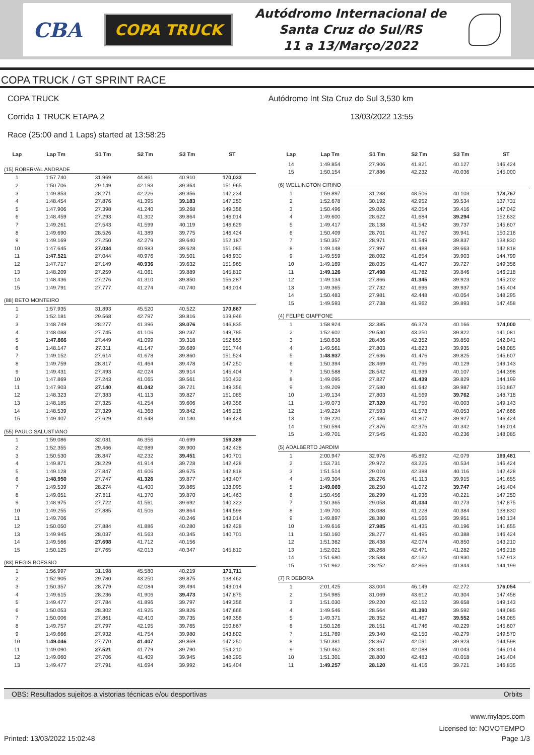CBA
COPA TRUCK
Autódromo Internacional de
Santa Cruz do Sul/RS
11 a 13/Março/2022
COPA TRUCK / GT SPRINT RACE
COPA TRUCK
Corrida 1 TRUCK ETAPA 2
Race (25:00 and 1 Laps) started at 13:58:25
Autódromo Int Sta Cruz do Sul 3,530 km
13/03/2022 13:55
| Lap | Lap Tm | S1 Tm | S2 Tm | S3 Tm | ST |
| --- | --- | --- | --- | --- | --- |
| (15) ROBERVAL ANDRADE | | | | | |
| 1 | 1:57.740 | 31.969 | 44.861 | 40.910 | 170,033 |
| 2 | 1:50.706 | 29.149 | 42.193 | 39.364 | 151,965 |
| 3 | 1:49.853 | 28.271 | 42.226 | 39.356 | 142,234 |
| 4 | 1:48.454 | 27.876 | 41.395 | 39.183 | 147,250 |
| 5 | 1:47.906 | 27.398 | 41.240 | 39.268 | 149,356 |
| 6 | 1:48.459 | 27.293 | 41.302 | 39.864 | 146,014 |
| 7 | 1:49.261 | 27.543 | 41.599 | 40.119 | 146,629 |
| 8 | 1:49.690 | 28.526 | 41.389 | 39.775 | 146,424 |
| 9 | 1:49.169 | 27.250 | 42.279 | 39.640 | 152,187 |
| 10 | 1:47.645 | 27.034 | 40.983 | 39.628 | 151,085 |
| 11 | 1:47.521 | 27.044 | 40.976 | 39.501 | 148,930 |
| 12 | 1:47.717 | 27.149 | 40.936 | 39.632 | 151,965 |
| 13 | 1:48.209 | 27.259 | 41.061 | 39.889 | 145,810 |
| 14 | 1:48.436 | 27.276 | 41.310 | 39.850 | 156,287 |
| 15 | 1:49.791 | 27.777 | 41.274 | 40.740 | 143,014 |
| (88) BETO MONTEIRO | | | | | |
| 1 | 1:57.935 | 31.893 | 45.520 | 40.522 | 170,867 |
| 2 | 1:52.181 | 29.568 | 42.797 | 39.816 | 139,946 |
| 3 | 1:48.749 | 28.277 | 41.396 | 39.076 | 146,835 |
| 4 | 1:48.088 | 27.745 | 41.106 | 39.237 | 149,785 |
| 5 | 1:47.866 | 27.449 | 41.099 | 39.318 | 152,855 |
| 6 | 1:48.147 | 27.311 | 41.147 | 39.689 | 151,744 |
| 7 | 1:49.152 | 27.614 | 41.678 | 39.860 | 151,524 |
| 8 | 1:49.759 | 28.817 | 41.464 | 39.478 | 147,250 |
| 9 | 1:49.431 | 27.493 | 42.024 | 39.914 | 145,404 |
| 10 | 1:47.869 | 27.243 | 41.065 | 39.561 | 150,432 |
| 11 | 1:47.903 | 27.140 | 41.042 | 39.721 | 149,356 |
| 12 | 1:48.323 | 27.383 | 41.113 | 39.827 | 151,085 |
| 13 | 1:48.185 | 27.325 | 41.254 | 39.606 | 149,356 |
| 14 | 1:48.539 | 27.329 | 41.368 | 39.842 | 146,218 |
| 15 | 1:49.407 | 27.629 | 41.648 | 40.130 | 146,424 |
| (55) PAULO SALUSTIANO | | | | | |
| 1 | 1:59.086 | 32.031 | 46.356 | 40.699 | 159,389 |
| 2 | 1:52.355 | 29.466 | 42.989 | 39.900 | 142,428 |
| 3 | 1:50.530 | 28.847 | 42.232 | 39.451 | 140,701 |
| 4 | 1:49.871 | 28.229 | 41.914 | 39.728 | 142,428 |
| 5 | 1:49.128 | 27.847 | 41.606 | 39.675 | 142,818 |
| 6 | 1:48.950 | 27.747 | 41.326 | 39.877 | 143,407 |
| 7 | 1:49.539 | 28.274 | 41.400 | 39.865 | 138,095 |
| 8 | 1:49.051 | 27.811 | 41.370 | 39.870 | 141,463 |
| 9 | 1:48.975 | 27.722 | 41.561 | 39.692 | 140,323 |
| 10 | 1:49.255 | 27.885 | 41.506 | 39.864 | 144,598 |
| 11 | 1:49.706 | | | 40.246 | 143,014 |
| 12 | 1:50.050 | 27.884 | 41.886 | 40.280 | 142,428 |
| 13 | 1:49.945 | 28.037 | 41.563 | 40.345 | 140,701 |
| 14 | 1:49.566 | 27.698 | 41.712 | 40.156 | |
| 15 | 1:50.125 | 27.765 | 42.013 | 40.347 | 145,810 |
| (83) REGIS BOESSIO | | | | | |
| 1 | 1:56.997 | 31.198 | 45.580 | 40.219 | 171,711 |
| 2 | 1:52.905 | 29.780 | 43.250 | 39.875 | 138,462 |
| 3 | 1:50.357 | 28.779 | 42.084 | 39.494 | 143,014 |
| 4 | 1:49.615 | 28.236 | 41.906 | 39.473 | 147,875 |
| 5 | 1:49.477 | 27.784 | 41.896 | 39.797 | 149,356 |
| 6 | 1:50.053 | 28.302 | 41.925 | 39.826 | 147,666 |
| 7 | 1:50.006 | 27.861 | 42.410 | 39.735 | 149,356 |
| 8 | 1:49.757 | 27.797 | 42.195 | 39.765 | 150,867 |
| 9 | 1:49.666 | 27.932 | 41.754 | 39.980 | 143,802 |
| 10 | 1:49.046 | 27.770 | 41.407 | 39.869 | 147,250 |
| 11 | 1:49.090 | 27.521 | 41.779 | 39.790 | 154,210 |
| 12 | 1:49.060 | 27.706 | 41.409 | 39.945 | 148,295 |
| 13 | 1:49.477 | 27.791 | 41.694 | 39.992 | 145,404 |
| Lap | Lap Tm | S1 Tm | S2 Tm | S3 Tm | ST |
| --- | --- | --- | --- | --- | --- |
| 14 | 1:49.854 | 27.906 | 41.821 | 40.127 | 146,424 |
| 15 | 1:50.154 | 27.886 | 42.232 | 40.036 | 145,000 |
| (6) WELLINGTON CIRINO | | | | | |
| 1 | 1:59.897 | 31.288 | 48.506 | 40.103 | 178,767 |
| 2 | 1:52.678 | 30.192 | 42.952 | 39.534 | 137,731 |
| 3 | 1:50.496 | 29.026 | 42.054 | 39.416 | 147,042 |
| 4 | 1:49.600 | 28.622 | 41.684 | 39.294 | 152,632 |
| 5 | 1:49.417 | 28.138 | 41.542 | 39.737 | 145,607 |
| 6 | 1:50.409 | 28.701 | 41.767 | 39.941 | 150,216 |
| 7 | 1:50.357 | 28.971 | 41.549 | 39.837 | 138,830 |
| 8 | 1:49.148 | 27.997 | 41.488 | 39.663 | 142,818 |
| 9 | 1:49.559 | 28.002 | 41.654 | 39.903 | 144,799 |
| 10 | 1:49.169 | 28.035 | 41.407 | 39.727 | 149,356 |
| 11 | 1:49.126 | 27.498 | 41.782 | 39.846 | 146,218 |
| 12 | 1:49.134 | 27.866 | 41.345 | 39.923 | 145,202 |
| 13 | 1:49.365 | 27.732 | 41.696 | 39.937 | 145,404 |
| 14 | 1:50.483 | 27.981 | 42.448 | 40.054 | 148,295 |
| 15 | 1:49.593 | 27.738 | 41.962 | 39.893 | 147,458 |
| (4) FELIPE GIAFFONE | | | | | |
| 1 | 1:58.924 | 32.385 | 46.373 | 40.166 | 174,000 |
| 2 | 1:52.602 | 29.530 | 43.250 | 39.822 | 141,081 |
| 3 | 1:50.638 | 28.436 | 42.352 | 39.850 | 142,041 |
| 4 | 1:49.561 | 27.803 | 41.823 | 39.935 | 148,085 |
| 5 | 1:48.937 | 27.636 | 41.476 | 39.825 | 145,607 |
| 6 | 1:50.394 | 28.469 | 41.796 | 40.129 | 149,143 |
| 7 | 1:50.588 | 28.542 | 41.939 | 40.107 | 144,398 |
| 8 | 1:49.095 | 27.827 | 41.439 | 39.829 | 144,199 |
| 9 | 1:49.209 | 27.580 | 41.642 | 39.987 | 150,867 |
| 10 | 1:49.134 | 27.803 | 41.569 | 39.762 | 148,718 |
| 11 | 1:49.073 | 27.320 | 41.750 | 40.003 | 149,143 |
| 12 | 1:49.224 | 27.593 | 41.578 | 40.053 | 147,666 |
| 13 | 1:49.220 | 27.486 | 41.807 | 39.927 | 146,424 |
| 14 | 1:50.594 | 27.876 | 42.376 | 40.342 | 146,014 |
| 15 | 1:49.701 | 27.545 | 41.920 | 40.236 | 148,085 |
| (5) ADALBERTO JARDIM | | | | | |
| 1 | 2:00.947 | 32.976 | 45.892 | 42.079 | 169,481 |
| 2 | 1:53.731 | 29.972 | 43.225 | 40.534 | 146,424 |
| 3 | 1:51.514 | 29.010 | 42.388 | 40.116 | 142,428 |
| 4 | 1:49.304 | 28.276 | 41.113 | 39.915 | 141,655 |
| 5 | 1:49.069 | 28.250 | 41.072 | 39.747 | 145,404 |
| 6 | 1:50.456 | 28.299 | 41.936 | 40.221 | 147,250 |
| 7 | 1:50.365 | 29.058 | 41.034 | 40.273 | 147,875 |
| 8 | 1:49.700 | 28.088 | 41.228 | 40.384 | 138,830 |
| 9 | 1:49.897 | 28.380 | 41.566 | 39.951 | 140,134 |
| 10 | 1:49.616 | 27.985 | 41.435 | 40.196 | 141,655 |
| 11 | 1:50.160 | 28.277 | 41.495 | 40.388 | 146,424 |
| 12 | 1:51.362 | 28.438 | 42.074 | 40.850 | 143,210 |
| 13 | 1:52.021 | 28.268 | 42.471 | 41.282 | 146,218 |
| 14 | 1:51.680 | 28.588 | 42.162 | 40.930 | 137,913 |
| 15 | 1:51.962 | 28.252 | 42.866 | 40.844 | 144,199 |
| (7) R DEBORA | | | | | |
| 1 | 2:01.425 | 33.004 | 46.149 | 42.272 | 176,054 |
| 2 | 1:54.985 | 31.069 | 43.612 | 40.304 | 147,458 |
| 3 | 1:51.030 | 29.220 | 42.152 | 39.658 | 149,143 |
| 4 | 1:49.546 | 28.564 | 41.390 | 39.592 | 148,085 |
| 5 | 1:49.371 | 28.352 | 41.467 | 39.552 | 148,085 |
| 6 | 1:50.126 | 28.151 | 41.746 | 40.229 | 145,607 |
| 7 | 1:51.769 | 29.340 | 42.150 | 40.279 | 149,570 |
| 8 | 1:50.381 | 28.367 | 42.091 | 39.923 | 144,598 |
| 9 | 1:50.462 | 28.331 | 42.088 | 40.043 | 146,014 |
| 10 | 1:51.301 | 28.800 | 42.483 | 40.018 | 145,404 |
| 11 | 1:49.257 | 28.120 | 41.416 | 39.721 | 146,835 |
OBS: Resultados sujeitos a vistorias técnicas e/ou desportivas Orbits
www.mylaps.com
Licensed to: NOVOTEMPO
Printed: 13/03/2022 15:02:48 Page 1/3